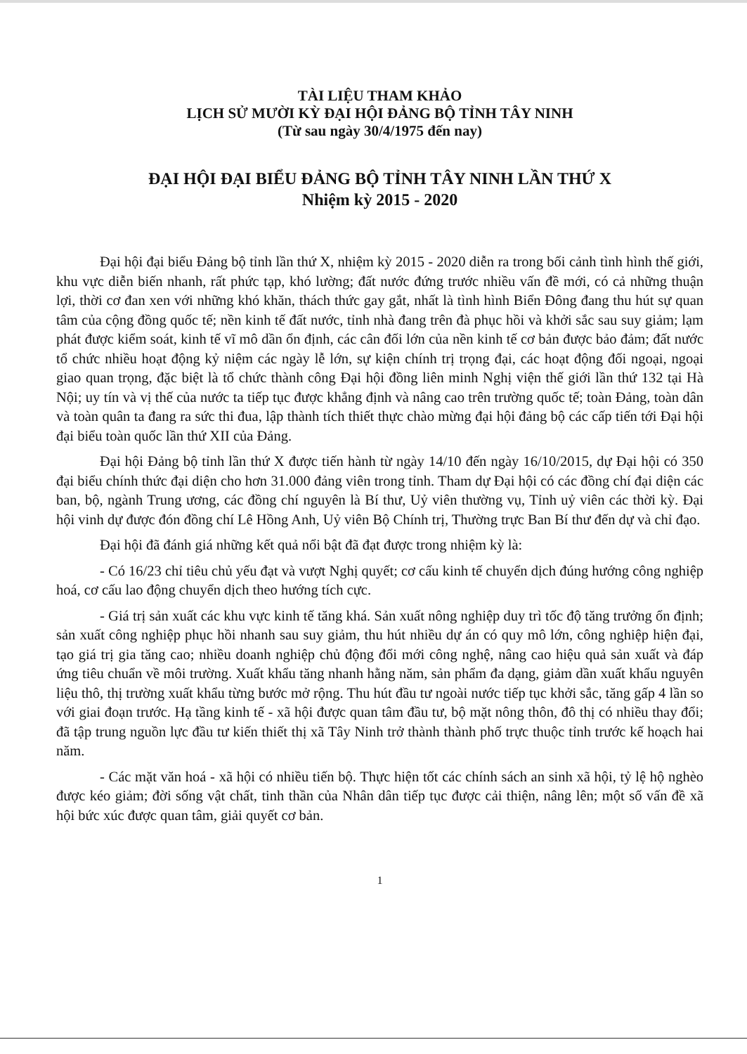TÀI LIỆU THAM KHẢO
LỊCH SỬ MƯỜI KỲ ĐẠI HỘI ĐẢNG BỘ TỈNH TÂY NINH
(Từ sau ngày 30/4/1975 đến nay)
ĐẠI HỘI ĐẠI BIỂU ĐẢNG BỘ TỈNH TÂY NINH LẦN THỨ X
Nhiệm kỳ 2015 - 2020
Đại hội đại biểu Đảng bộ tỉnh lần thứ X, nhiệm kỳ 2015 - 2020 diễn ra trong bối cảnh tình hình thế giới, khu vực diễn biến nhanh, rất phức tạp, khó lường; đất nước đứng trước nhiều vấn đề mới, có cả những thuận lợi, thời cơ đan xen với những khó khăn, thách thức gay gắt, nhất là tình hình Biển Đông đang thu hút sự quan tâm của cộng đồng quốc tế; nền kinh tế đất nước, tỉnh nhà đang trên đà phục hồi và khởi sắc sau suy giảm; lạm phát được kiểm soát, kinh tế vĩ mô dần ổn định, các cân đối lớn của nền kinh tế cơ bản được bảo đảm; đất nước tổ chức nhiều hoạt động kỷ niệm các ngày lễ lớn, sự kiện chính trị trọng đại, các hoạt động đối ngoại, ngoại giao quan trọng, đặc biệt là tổ chức thành công Đại hội đồng liên minh Nghị viện thế giới lần thứ 132 tại Hà Nội; uy tín và vị thế của nước ta tiếp tục được khẳng định và nâng cao trên trường quốc tế; toàn Đảng, toàn dân và toàn quân ta đang ra sức thi đua, lập thành tích thiết thực chào mừng đại hội đảng bộ các cấp tiến tới Đại hội đại biểu toàn quốc lần thứ XII của Đảng.
Đại hội Đảng bộ tỉnh lần thứ X được tiến hành từ ngày 14/10 đến ngày 16/10/2015, dự Đại hội có 350 đại biểu chính thức đại diện cho hơn 31.000 đảng viên trong tỉnh. Tham dự Đại hội có các đồng chí đại diện các ban, bộ, ngành Trung ương, các đồng chí nguyên là Bí thư, Uỷ viên thường vụ, Tỉnh uỷ viên các thời kỳ. Đại hội vinh dự được đón đồng chí Lê Hồng Anh, Uỷ viên Bộ Chính trị, Thường trực Ban Bí thư đến dự và chỉ đạo.
Đại hội đã đánh giá những kết quả nổi bật đã đạt được trong nhiệm kỳ là:
- Có 16/23 chỉ tiêu chủ yếu đạt và vượt Nghị quyết; cơ cấu kinh tế chuyển dịch đúng hướng công nghiệp hoá, cơ cấu lao động chuyển dịch theo hướng tích cực.
- Giá trị sản xuất các khu vực kinh tế tăng khá. Sản xuất nông nghiệp duy trì tốc độ tăng trưởng ổn định; sản xuất công nghiệp phục hồi nhanh sau suy giảm, thu hút nhiều dự án có quy mô lớn, công nghiệp hiện đại, tạo giá trị gia tăng cao; nhiều doanh nghiệp chủ động đổi mới công nghệ, nâng cao hiệu quả sản xuất và đáp ứng tiêu chuẩn về môi trường. Xuất khẩu tăng nhanh hằng năm, sản phẩm đa dạng, giảm dần xuất khẩu nguyên liệu thô, thị trường xuất khẩu từng bước mở rộng. Thu hút đầu tư ngoài nước tiếp tục khởi sắc, tăng gấp 4 lần so với giai đoạn trước. Hạ tầng kinh tế - xã hội được quan tâm đầu tư, bộ mặt nông thôn, đô thị có nhiều thay đổi; đã tập trung nguồn lực đầu tư kiến thiết thị xã Tây Ninh trở thành thành phố trực thuộc tỉnh trước kế hoạch hai năm.
- Các mặt văn hoá - xã hội có nhiều tiến bộ. Thực hiện tốt các chính sách an sinh xã hội, tỷ lệ hộ nghèo được kéo giảm; đời sống vật chất, tinh thần của Nhân dân tiếp tục được cải thiện, nâng lên; một số vấn đề xã hội bức xúc được quan tâm, giải quyết cơ bản.
1